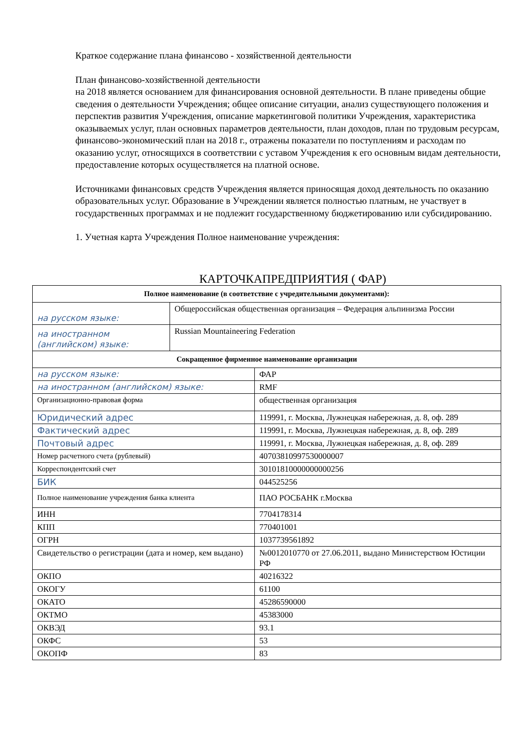Краткое содержание плана финансово - хозяйственной деятельности
План финансово-хозяйственной деятельности
на 2018 является основанием для финансирования основной деятельности. В плане приведены общие сведения о деятельности Учреждения; общее описание ситуации, анализ существующего положения и перспектив развития Учреждения, описание маркетинговой политики Учреждения, характеристика оказываемых услуг, план основных параметров деятельности, план доходов, план по трудовым ресурсам, финансово-экономический план на 2018 г., отражены показатели по поступлениям и расходам по оказанию услуг, относящихся в соответствии с уставом Учреждения к его основным видам деятельности, предоставление которых осуществляется на платной основе.
Источниками финансовых средств Учреждения является приносящая доход деятельность по оказанию образовательных услуг. Образование в Учреждении является полностью платным, не участвует в государственных программах и не подлежит государственному бюджетированию или субсидированию.
1. Учетная карта Учреждения Полное наименование учреждения:
КАРТОЧКАПРЕДПРИЯТИЯ ( ФАР)
| Полное наименование (в соответствие с учредительными документами): | | |
| --- | --- | --- |
| на русском языке: | Общероссийская общественная организация – Федерация альпинизма России | |
| на иностранном (английском) языке: | Russian Mountaineering Federation | |
| Сокращенное фирменное наименование организации | | |
| на русском языке: | | ФАР |
| на иностранном (английском) языке: | | RMF |
| Организационно-правовая форма | | общественная организация |
| Юридический адрес | | 119991, г. Москва, Лужнецкая набережная, д. 8, оф. 289 |
| Фактический адрес | | 119991, г. Москва, Лужнецкая набережная, д. 8, оф. 289 |
| Почтовый адрес | | 119991, г. Москва, Лужнецкая набережная, д. 8, оф. 289 |
| Номер расчетного счета (рублевый) | | 40703810997530000007 |
| Корреспондентский счет | | 30101810000000000256 |
| БИК | | 044525256 |
| Полное наименование учреждения банка клиента | | ПАО РОСБАНК г.Москва |
| ИНН | | 7704178314 |
| КПП | | 770401001 |
| ОГРН | | 1037739561892 |
| Свидетельство о регистрации (дата и номер, кем выдано) | | №0012010770 от 27.06.2011, выдано Министерством Юстиции РФ |
| ОКПО | | 40216322 |
| ОКОГУ | | 61100 |
| ОКАТО | | 45286590000 |
| ОКТМО | | 45383000 |
| ОКВЭД | | 93.1 |
| ОКФС | | 53 |
| ОКОПФ | | 83 |